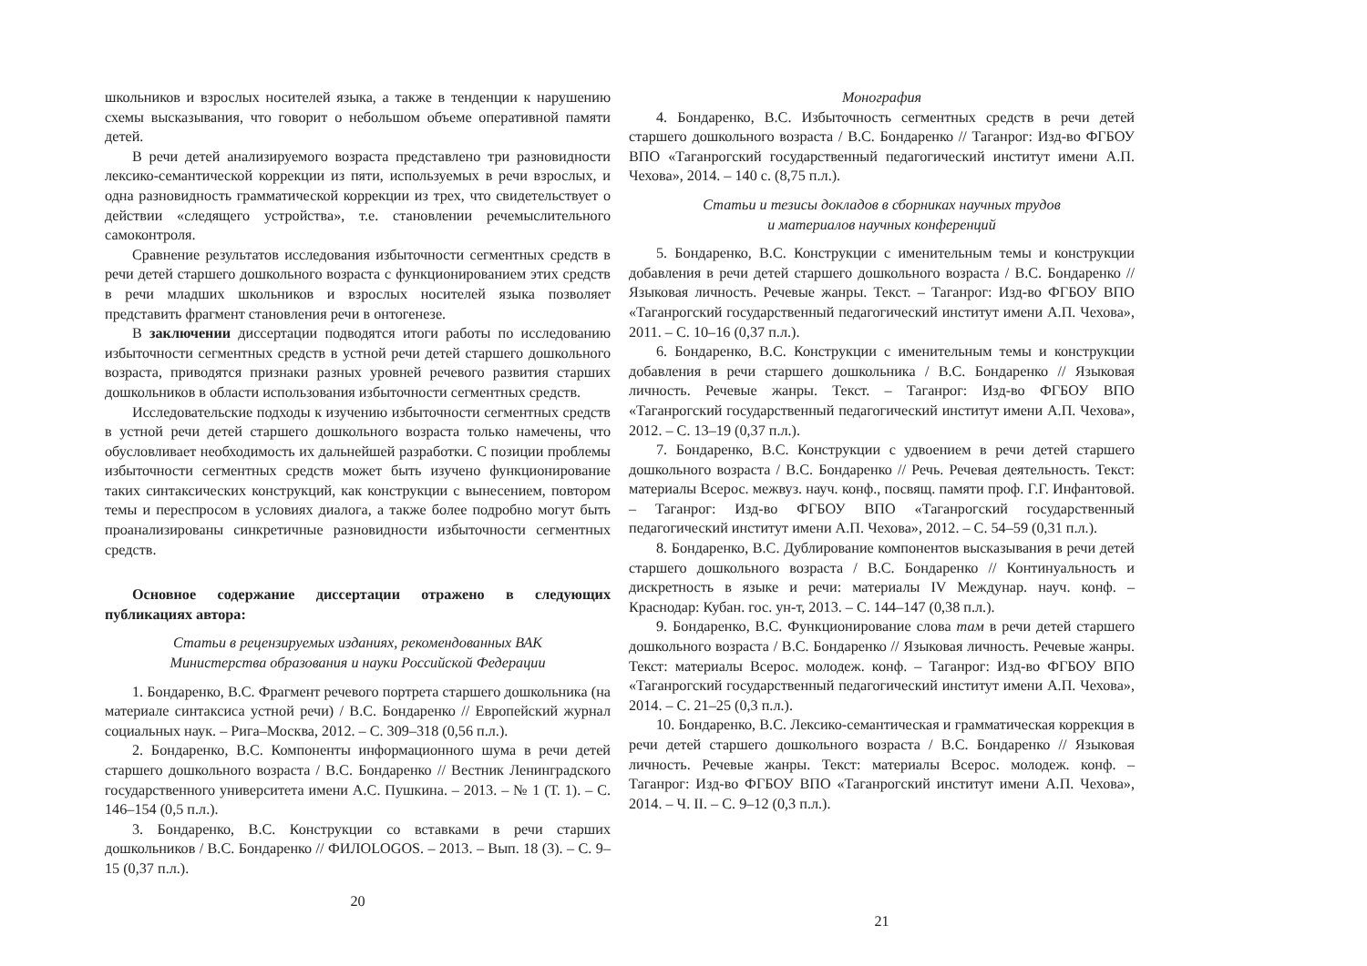школьников и взрослых носителей языка, а также в тенденции к нарушению схемы высказывания, что говорит о небольшом объеме оперативной памяти детей.
В речи детей анализируемого возраста представлено три разновидности лексико-семантической коррекции из пяти, используемых в речи взрослых, и одна разновидность грамматической коррекции из трех, что свидетельствует о действии «следящего устройства», т.е. становлении речемыслительного самоконтроля.
Сравнение результатов исследования избыточности сегментных средств в речи детей старшего дошкольного возраста с функционированием этих средств в речи младших школьников и взрослых носителей языка позволяет представить фрагмент становления речи в онтогенезе.
В заключении диссертации подводятся итоги работы по исследованию избыточности сегментных средств в устной речи детей старшего дошкольного возраста, приводятся признаки разных уровней речевого развития старших дошкольников в области использования избыточности сегментных средств.
Исследовательские подходы к изучению избыточности сегментных средств в устной речи детей старшего дошкольного возраста только намечены, что обусловливает необходимость их дальнейшей разработки. С позиции проблемы избыточности сегментных средств может быть изучено функционирование таких синтаксических конструкций, как конструкции с вынесением, повтором темы и переспросом в условиях диалога, а также более подробно могут быть проанализированы синкретичные разновидности избыточности сегментных средств.
Основное содержание диссертации отражено в следующих публикациях автора:
Статьи в рецензируемых изданиях, рекомендованных ВАК
Министерства образования и науки Российской Федерации
1. Бондаренко, В.С. Фрагмент речевого портрета старшего дошкольника (на материале синтаксиса устной речи) / В.С. Бондаренко // Европейский журнал социальных наук. – Рига–Москва, 2012. – С. 309–318 (0,56 п.л.).
2. Бондаренко, В.С. Компоненты информационного шума в речи детей старшего дошкольного возраста / В.С. Бондаренко // Вестник Ленинградского государственного университета имени А.С. Пушкина. – 2013. – № 1 (Т. 1). – С. 146–154 (0,5 п.л.).
3. Бондаренко, В.С. Конструкции со вставками в речи старших дошкольников / В.С. Бондаренко // ФИЛОLOGOS. – 2013. – Вып. 18 (3). – С. 9–15 (0,37 п.л.).
20
Монография
4. Бондаренко, В.С. Избыточность сегментных средств в речи детей старшего дошкольного возраста / В.С. Бондаренко // Таганрог: Изд-во ФГБОУ ВПО «Таганрогский государственный педагогический институт имени А.П. Чехова», 2014. – 140 с. (8,75 п.л.).
Статьи и тезисы докладов в сборниках научных трудов
и материалов научных конференций
5. Бондаренко, В.С. Конструкции с именительным темы и конструкции добавления в речи детей старшего дошкольного возраста / В.С. Бондаренко // Языковая личность. Речевые жанры. Текст. – Таганрог: Изд-во ФГБОУ ВПО «Таганрогский государственный педагогический институт имени А.П. Чехова», 2011. – С. 10–16 (0,37 п.л.).
6. Бондаренко, В.С. Конструкции с именительным темы и конструкции добавления в речи старшего дошкольника / В.С. Бондаренко // Языковая личность. Речевые жанры. Текст. – Таганрог: Изд-во ФГБОУ ВПО «Таганрогский государственный педагогический институт имени А.П. Чехова», 2012. – С. 13–19 (0,37 п.л.).
7. Бондаренко, В.С. Конструкции с удвоением в речи детей старшего дошкольного возраста / В.С. Бондаренко // Речь. Речевая деятельность. Текст: материалы Всерос. межвуз. науч. конф., посвящ. памяти проф. Г.Г. Инфантовой. – Таганрог: Изд-во ФГБОУ ВПО «Таганрогский государственный педагогический институт имени А.П. Чехова», 2012. – С. 54–59 (0,31 п.л.).
8. Бондаренко, В.С. Дублирование компонентов высказывания в речи детей старшего дошкольного возраста / В.С. Бондаренко // Континуальность и дискретность в языке и речи: материалы IV Междунар. науч. конф. – Краснодар: Кубан. гос. ун-т, 2013. – С. 144–147 (0,38 п.л.).
9. Бондаренко, В.С. Функционирование слова там в речи детей старшего дошкольного возраста / В.С. Бондаренко // Языковая личность. Речевые жанры. Текст: материалы Всерос. молодеж. конф. – Таганрог: Изд-во ФГБОУ ВПО «Таганрогский государственный педагогический институт имени А.П. Чехова», 2014. – С. 21–25 (0,3 п.л.).
10. Бондаренко, В.С. Лексико-семантическая и грамматическая коррекция в речи детей старшего дошкольного возраста / В.С. Бондаренко // Языковая личность. Речевые жанры. Текст: материалы Всерос. молодеж. конф. – Таганрог: Изд-во ФГБОУ ВПО «Таганрогский институт имени А.П. Чехова», 2014. – Ч. II. – С. 9–12 (0,3 п.л.).
21